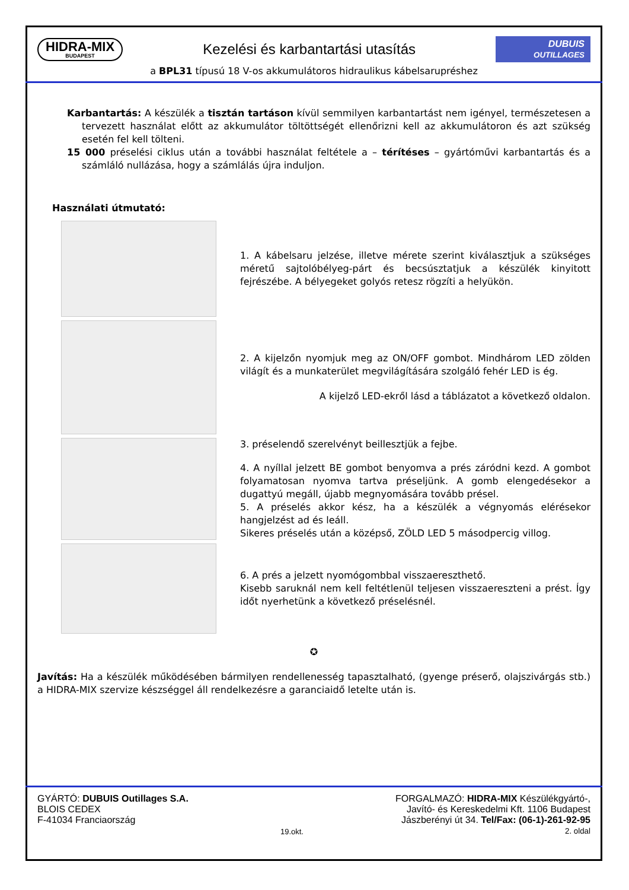HIDRA-MIX
BUDAPEST
Kezelési és karbantartási utasítás
DUBUIS
OUTILLAGES
a BPL31 típusú 18 V-os akkumulátoros hidraulikus kábelsarupréshez
Karbantartás: A készülék a tisztán tartáson kívül semmilyen karbantartást nem igényel, természetesen a tervezett használat előtt az akkumulátor töltöttségét ellenőrizni kell az akkumulátoron és azt szükség esetén fel kell tölteni.
15 000 préselési ciklus után a további használat feltétele a – térítéses – gyártóművi karbantartás és a számláló nullázása, hogy a számlálás újra induljon.
Használati útmutató:
1. A kábelsaru jelzése, illetve mérete szerint kiválasztjuk a szükséges méretű sajtolóbélyeg-párt és becsúsztatjuk a készülék kinyitott fejrészébe. A bélyegeket golyós retesz rögzíti a helyükön.
2. A kijelzőn nyomjuk meg az ON/OFF gombot. Mindhárom LED zölden világít és a munkaterület megvilágítására szolgáló fehér LED is ég.
A kijelző LED-ekről lásd a táblázatot a következő oldalon.
3. préselendő szerelvényt beillesztjük a fejbe.
4. A nyíllal jelzett BE gombot benyomva a prés záródni kezd. A gombot folyamatosan nyomva tartva préseljünk. A gomb elengedésekor a dugattyú megáll, újabb megnyomására tovább présel.
5. A préselés akkor kész, ha a készülék a végnyomás elérésekor hangjelzést ad és leáll.
Sikeres préselés után a középső, ZÖLD LED 5 másodpercig villog.
6. A prés a jelzett nyomógombbal visszaereszthető.
Kisebb saruknál nem kell feltétlenül teljesen visszaereszteni a prést. Így időt nyerhetünk a következő préselésnél.
✪
Javítás: Ha a készülék működésében bármilyen rendellenesség tapasztalható, (gyenge préserő, olajszivárgás stb.) a HIDRA-MIX szervize készséggel áll rendelkezésre a garanciaidő letelte után is.
GYÁRTÓ: DUBUIS Outillages S.A.
BLOIS CEDEX
F-41034 Franciaország
19.okt.
FORGALMAZÓ: HIDRA-MIX Készülékgyártó-,
Javító- és Kereskedelmi Kft. 1106 Budapest
Jászberényi út 34. Tel/Fax: (06-1)-261-92-95
2. oldal